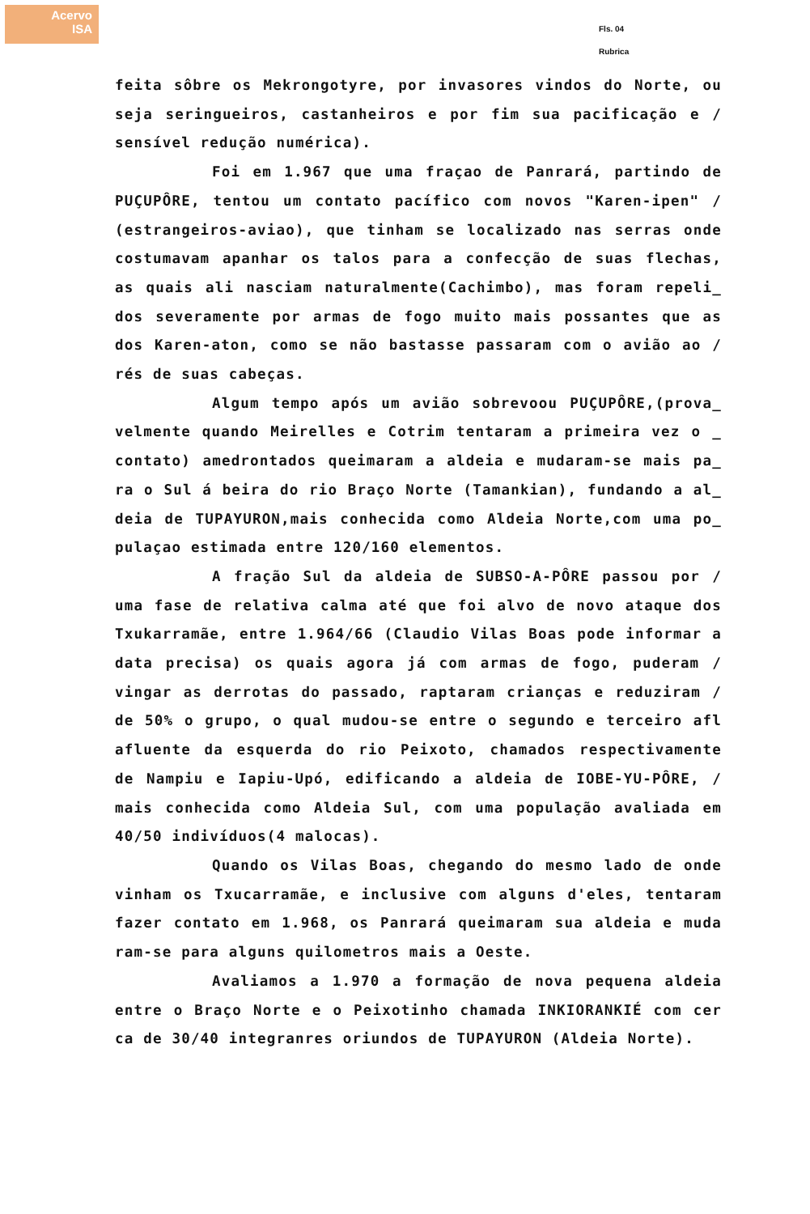Acervo
ISA
Fls. 04
Rubrica
feita sôbre os Mekrongotyre, por invasores vindos do Norte, ou seja seringueiros, castanheiros e por fim sua pacificação e / sensível redução numérica).
Foi em 1.967 que uma fraçao de Panrará, partindo de PUÇUPÔRE, tentou um contato pacífico com novos "Karen-ipen" / (estrangeiros-aviao), que tinham se localizado nas serras onde costumavam apanhar os talos para a confecção de suas flechas, as quais ali nasciam naturalmente(Cachimbo), mas foram repeli_ dos severamente por armas de fogo muito mais possantes que as dos Karen-aton, como se não bastasse passaram com o avião ao / rés de suas cabeças.
Algum tempo após um avião sobrevoou PUÇUPÔRE,(prova_ velmente quando Meirelles e Cotrim tentaram a primeira vez o _ contato) amedrontados queimaram a aldeia e mudaram-se mais pa_ ra o Sul á beira do rio Braço Norte (Tamankian), fundando a al_ deia de TUPAYURON,mais conhecida como Aldeia Norte,com uma po_ pulaçao estimada entre 120/160 elementos.
A fração Sul da aldeia de SUBSO-A-PÔRE passou por / uma fase de relativa calma até que foi alvo de novo ataque dos Txukarramãe, entre 1.964/66 (Claudio Vilas Boas pode informar a data precisa) os quais agora já com armas de fogo, puderam / vingar as derrotas do passado, raptaram crianças e reduziram / de 50% o grupo, o qual mudou-se entre o segundo e terceiro afl afluente da esquerda do rio Peixoto, chamados respectivamente de Nampiu e Iapiu-Upó, edificando a aldeia de IOBE-YU-PÔRE, / mais conhecida como Aldeia Sul, com uma população avaliada em 40/50 indivíduos(4 malocas).
Quando os Vilas Boas, chegando do mesmo lado de onde vinham os Txucarramãe, e inclusive com alguns d'eles, tentaram fazer contato em 1.968, os Panrará queimaram sua aldeia e muda ram-se para alguns quilometros mais a Oeste.
Avaliamos a 1.970 a formação de nova pequena aldeia entre o Braço Norte e o Peixotinho chamada INKIORANKIÉ com cer ca de 30/40 integranres oriundos de TUPAYURON (Aldeia Norte).